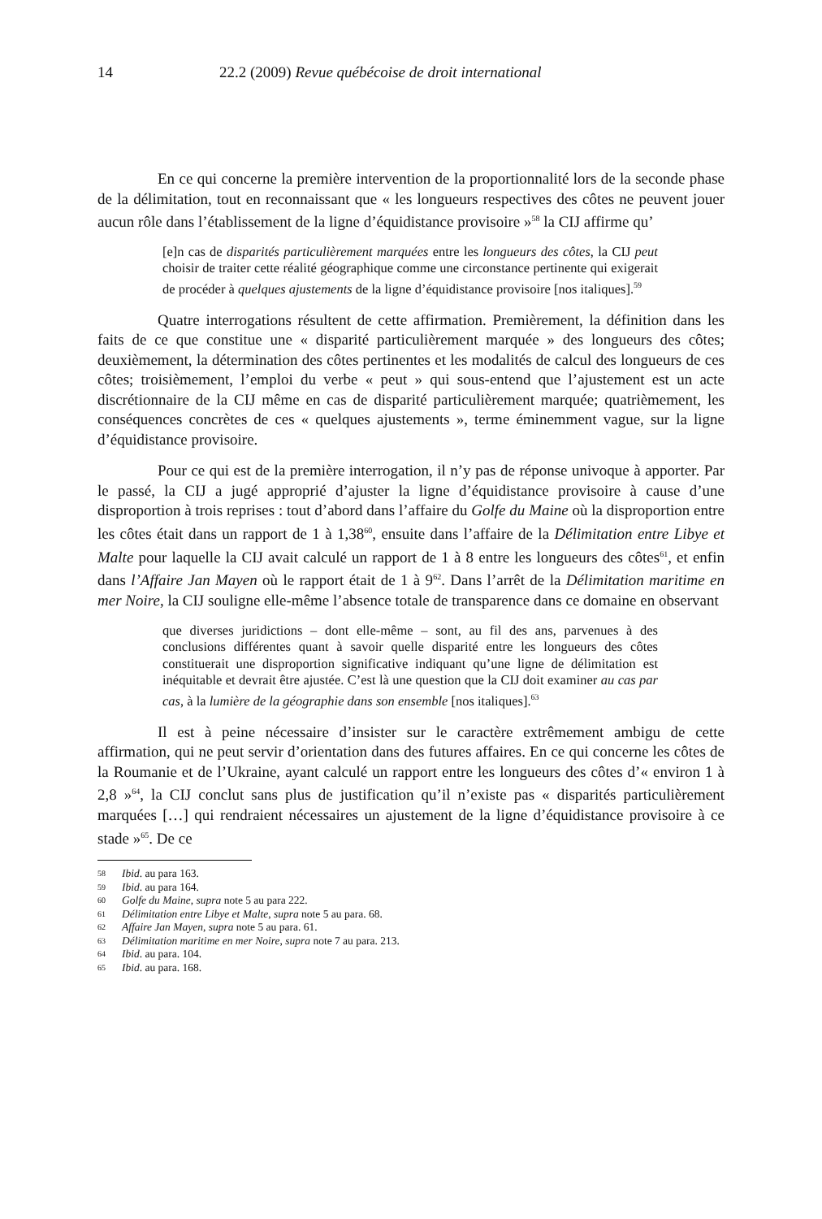14 22.2 (2009) Revue québécoise de droit international
En ce qui concerne la première intervention de la proportionnalité lors de la seconde phase de la délimitation, tout en reconnaissant que « les longueurs respectives des côtes ne peuvent jouer aucun rôle dans l’établissement de la ligne d’équidistance provisoire »<sup>58</sup> la CIJ affirme qu’
[e]n cas de disparités particulièrement marquées entre les longueurs des côtes, la CIJ peut choisir de traiter cette réalité géographique comme une circonstance pertinente qui exigerait de procéder à quelques ajustements de la ligne d’équidistance provisoire [nos italiques].<sup>59</sup>
Quatre interrogations résultent de cette affirmation. Premièrement, la définition dans les faits de ce que constitue une « disparité particulièrement marquée » des longueurs des côtes; deuxièmement, la détermination des côtes pertinentes et les modalités de calcul des longueurs de ces côtes; troisièmement, l’emploi du verbe « peut » qui sous-entend que l’ajustement est un acte discrétionnaire de la CIJ même en cas de disparité particulièrement marquée; quatrièmement, les conséquences concrètes de ces « quelques ajustements », terme éminemment vague, sur la ligne d’équidistance provisoire.
Pour ce qui est de la première interrogation, il n’y pas de réponse univoque à apporter. Par le passé, la CIJ a jugé approprié d’ajuster la ligne d’équidistance provisoire à cause d’une disproportion à trois reprises : tout d’abord dans l’affaire du Golfe du Maine où la disproportion entre les côtes était dans un rapport de 1 à 1,38<sup>60</sup>, ensuite dans l’affaire de la Délimitation entre Libye et Malte pour laquelle la CIJ avait calculé un rapport de 1 à 8 entre les longueurs des côtes<sup>61</sup>, et enfin dans l’Affaire Jan Mayen où le rapport était de 1 à 9<sup>62</sup>. Dans l’arrêt de la Délimitation maritime en mer Noire, la CIJ souligne elle-même l’absence totale de transparence dans ce domaine en observant
que diverses juridictions – dont elle-même – sont, au fil des ans, parvenues à des conclusions différentes quant à savoir quelle disparité entre les longueurs des côtes constituerait une disproportion significative indiquant qu’une ligne de délimitation est inéquitable et devrait être ajustée. C’est là une question que la CIJ doit examiner au cas par cas, à la lumière de la géographie dans son ensemble [nos italiques].<sup>63</sup>
Il est à peine nécessaire d’insister sur le caractère extrêmement ambigu de cette affirmation, qui ne peut servir d’orientation dans des futures affaires. En ce qui concerne les côtes de la Roumanie et de l’Ukraine, ayant calculé un rapport entre les longueurs des côtes d’« environ 1 à 2,8 »<sup>64</sup>, la CIJ conclut sans plus de justification qu’il n’existe pas « disparités particulièrement marquées […] qui rendraient nécessaires un ajustement de la ligne d’équidistance provisoire à ce stade »<sup>65</sup>. De ce
58 Ibid. au para 163.
59 Ibid. au para 164.
60 Golfe du Maine, supra note 5 au para 222.
61 Délimitation entre Libye et Malte, supra note 5 au para. 68.
62 Affaire Jan Mayen, supra note 5 au para. 61.
63 Délimitation maritime en mer Noire, supra note 7 au para. 213.
64 Ibid. au para. 104.
65 Ibid. au para. 168.